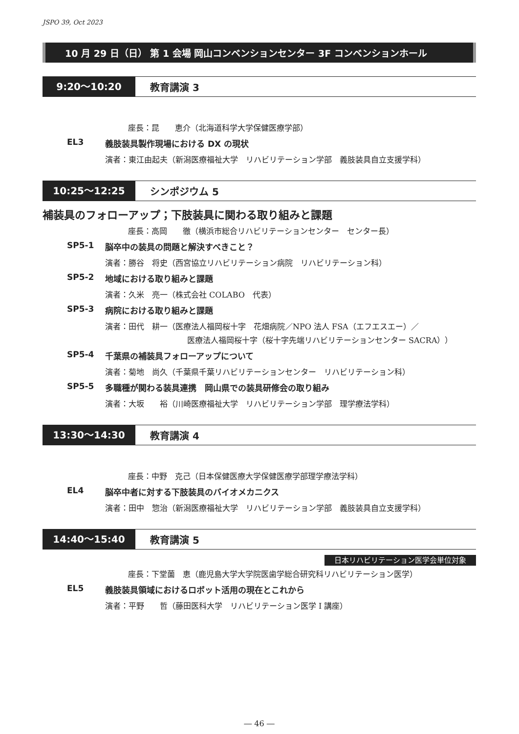JSPO 39, Oct 2023
10 月 29 日（日） 第 1 会場 岡山コンベンションセンター 3F コンベンションホール
9:20〜10:20
教育講演 3
座長：昆　　恵介（北海道科学大学保健医療学部）
EL3 義肢装具製作現場における DX の現状
演者：東江由起夫（新潟医療福祉大学　リハビリテーション学部　義肢装具自立支援学科）
10:25〜12:25
シンポジウム 5
補装具のフォローアップ；下肢装具に関わる取り組みと課題
座長：高岡　　徹（横浜市総合リハビリテーションセンター　センター長）
SP5-1 脳卒中の装具の問題と解決すべきこと？
演者：勝谷　将史（西宮協立リハビリテーション病院　リハビリテーション科）
SP5-2 地域における取り組みと課題
演者：久米　亮一（株式会社 COLABO　代表）
SP5-3 病院における取り組みと課題
演者：田代　耕一（医療法人福岡桜十字　花畑病院／NPO 法人 FSA（エフエスエー）／
医療法人福岡桜十字（桜十字先端リハビリテーションセンター SACRA））
SP5-4 千葉県の補装具フォローアップについて
演者：菊地　尚久（千葉県千葉リハビリテーションセンター　リハビリテーション科）
SP5-5 多職種が関わる装具連携　岡山県での装具研修会の取り組み
演者：大坂　　裕（川崎医療福祉大学　リハビリテーション学部　理学療法学科）
13:30〜14:30
教育講演 4
座長：中野　克己（日本保健医療大学保健医療学部理学療法学科）
EL4 脳卒中者に対する下肢装具のバイオメカニクス
演者：田中　惣治（新潟医療福祉大学　リハビリテーション学部　義肢装具自立支援学科）
14:40〜15:40
教育講演 5
日本リハビリテーション医学会単位対象
座長：下堂薗　恵（鹿児島大学大学院医歯学総合研究科リハビリテーション医学）
EL5 義肢装具領域におけるロボット活用の現在とこれから
演者：平野　　哲（藤田医科大学　リハビリテーション医学 I 講座）
― 46 ―